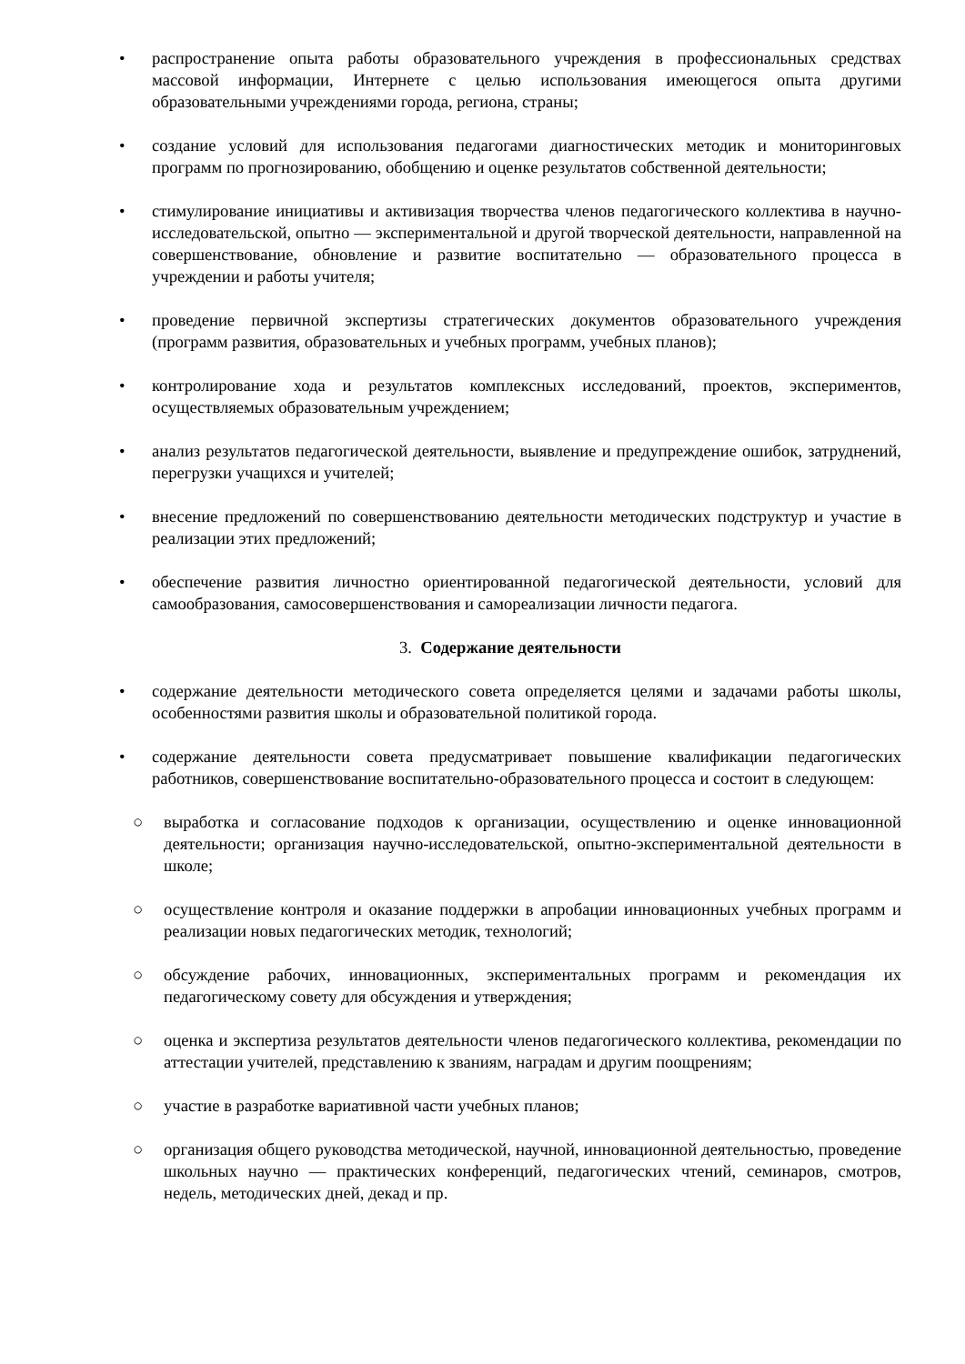• распространение опыта работы образовательного учреждения в профессиональных средствах массовой информации, Интернете с целью использования имеющегося опыта другими образовательными учреждениями города, региона, страны;
• создание условий для использования педагогами диагностических методик и мониторинговых программ по прогнозированию, обобщению и оценке результатов собственной деятельности;
• стимулирование инициативы и активизация творчества членов педагогического коллектива в научно-исследовательской, опытно — экспериментальной и другой творческой деятельности, направленной на совершенствование, обновление и развитие воспитательно — образовательного процесса в учреждении и работы учителя;
• проведение первичной экспертизы стратегических документов образовательного учреждения (программ развития, образовательных и учебных программ, учебных планов);
• контролирование хода и результатов комплексных исследований, проектов, экспериментов, осуществляемых образовательным учреждением;
• анализ результатов педагогической деятельности, выявление и предупреждение ошибок, затруднений, перегрузки учащихся и учителей;
• внесение предложений по совершенствованию деятельности методических подструктур и участие в реализации этих предложений;
• обеспечение развития личностно ориентированной педагогической деятельности, условий для самообразования, самосовершенствования и самореализации личности педагога.
3. Содержание деятельности
• содержание деятельности методического совета определяется целями и задачами работы школы, особенностями развития школы и образовательной политикой города.
• содержание деятельности совета предусматривает повышение квалификации педагогических работников, совершенствование воспитательно-образовательного процесса и состоит в следующем:
○ выработка и согласование подходов к организации, осуществлению и оценке инновационной деятельности; организация научно-исследовательской, опытно-экспериментальной деятельности в школе;
○ осуществление контроля и оказание поддержки в апробации инновационных учебных программ и реализации новых педагогических методик, технологий;
○ обсуждение рабочих, инновационных, экспериментальных программ и рекомендация их педагогическому совету для обсуждения и утверждения;
○ оценка и экспертиза результатов деятельности членов педагогического коллектива, рекомендации по аттестации учителей, представлению к званиям, наградам и другим поощрениям;
○ участие в разработке вариативной части учебных планов;
○ организация общего руководства методической, научной, инновационной деятельностью, проведение школьных научно — практических конференций, педагогических чтений, семинаров, смотров, недель, методических дней, декад и пр.